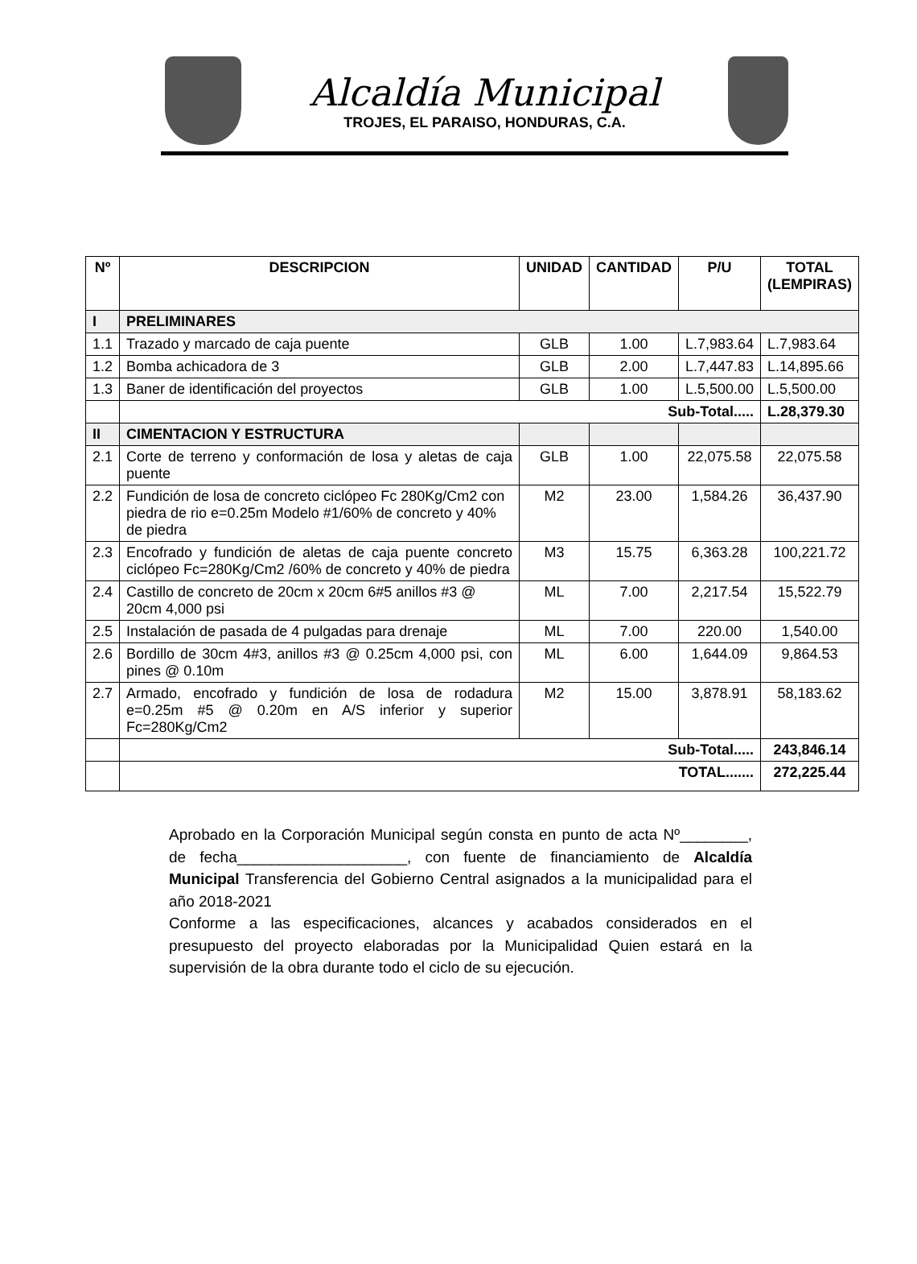Alcaldía Municipal
TROJES, EL PARAISO, HONDURAS, C.A.
| Nº | DESCRIPCION | UNIDAD | CANTIDAD | P/U | TOTAL (LEMPIRAS) |
| --- | --- | --- | --- | --- | --- |
| I | PRELIMINARES | | | | |
| 1.1 | Trazado y marcado de caja puente | GLB | 1.00 | L.7,983.64 | L.7,983.64 |
| 1.2 | Bomba achicadora de 3 | GLB | 2.00 | L.7,447.83 | L.14,895.66 |
| 1.3 | Baner de identificación del proyectos | GLB | 1.00 | L.5,500.00 | L.5,500.00 |
| | Sub-Total..... | | | | L.28,379.30 |
| II | CIMENTACION Y ESTRUCTURA | | | | |
| 2.1 | Corte de terreno y conformación de losa y aletas de caja puente | GLB | 1.00 | 22,075.58 | 22,075.58 |
| 2.2 | Fundición de losa de concreto ciclópeo Fc 280Kg/Cm2 con piedra de rio e=0.25m Modelo #1/60% de concreto y 40% de piedra | M2 | 23.00 | 1,584.26 | 36,437.90 |
| 2.3 | Encofrado y fundición de aletas de caja puente concreto ciclópeo Fc=280Kg/Cm2 /60% de concreto y 40% de piedra | M3 | 15.75 | 6,363.28 | 100,221.72 |
| 2.4 | Castillo de concreto de 20cm x 20cm 6#5 anillos #3 @ 20cm 4,000 psi | ML | 7.00 | 2,217.54 | 15,522.79 |
| 2.5 | Instalación de pasada de 4 pulgadas para drenaje | ML | 7.00 | 220.00 | 1,540.00 |
| 2.6 | Bordillo de 30cm 4#3, anillos #3 @ 0.25cm 4,000 psi, con pines @ 0.10m | ML | 6.00 | 1,644.09 | 9,864.53 |
| 2.7 | Armado, encofrado y fundición de losa de rodadura e=0.25m #5 @ 0.20m en A/S inferior y superior Fc=280Kg/Cm2 | M2 | 15.00 | 3,878.91 | 58,183.62 |
| | Sub-Total..... | | | | 243,846.14 |
| | TOTAL....... | | | | 272,225.44 |
Aprobado en la Corporación Municipal según consta en punto de acta Nº________, de fecha____________________, con fuente de financiamiento de Alcaldía Municipal Transferencia del Gobierno Central asignados a la municipalidad para el año 2018-2021
Conforme a las especificaciones, alcances y acabados considerados en el presupuesto del proyecto elaboradas por la Municipalidad Quien estará en la supervisión de la obra durante todo el ciclo de su ejecución.